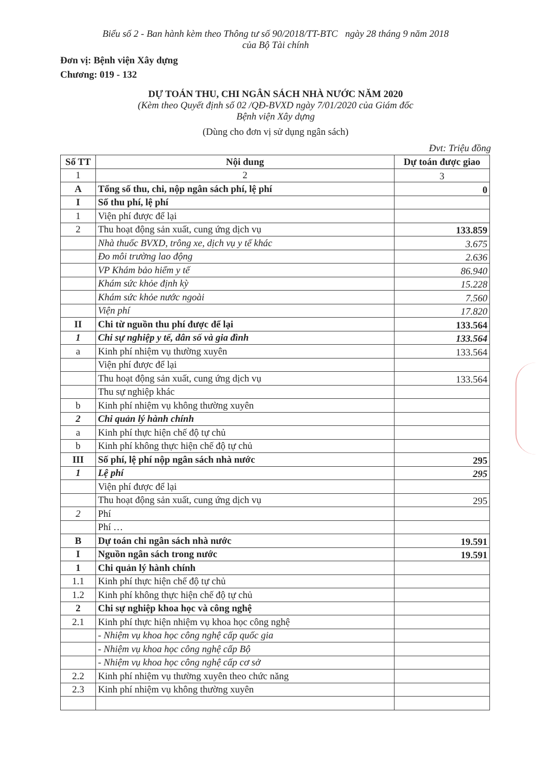Biểu số 2 - Ban hành kèm theo Thông tư số 90/2018/TT-BTC ngày 28 tháng 9 năm 2018
của Bộ Tài chính
Đơn vị: Bệnh viện Xây dựng
Chương: 019 - 132
DỰ TOÁN THU, CHI NGÂN SÁCH NHÀ NƯỚC NĂM 2020
(Kèm theo Quyết định số 02 /QĐ-BVXD ngày 7/01/2020 của Giám đốc
Bệnh viện Xây dựng
(Dùng cho đơn vị sử dụng ngân sách)
Đvt: Triệu đồng
| Số TT | Nội dung | Dự toán được giao |
| --- | --- | --- |
| 1 | 2 | 3 |
| A | Tổng số thu, chi, nộp ngân sách phí, lệ phí | 0 |
| I | Số thu phí, lệ phí | |
| 1 | Viện phí được để lại | |
| 2 | Thu hoạt động sản xuất, cung ứng dịch vụ | 133.859 |
| | Nhà thuốc BVXD, trông xe, dịch vụ y tế khác | 3.675 |
| | Đo môi trường lao động | 2.636 |
| | VP Khám bảo hiểm y tế | 86.940 |
| | Khám sức khỏe định kỳ | 15.228 |
| | Khám sức khỏe nước ngoài | 7.560 |
| | Viện phí | 17.820 |
| II | Chi từ nguồn thu phí được để lại | 133.564 |
| 1 | Chi sự nghiệp y tế, dân số và gia đình | 133.564 |
| a | Kinh phí nhiệm vụ thường xuyên | 133.564 |
| | Viện phí được để lại | |
| | Thu hoạt động sản xuất, cung ứng dịch vụ | 133.564 |
| | Thu sự nghiệp khác | |
| b | Kinh phí nhiệm vụ không thường xuyên | |
| 2 | Chi quản lý hành chính | |
| a | Kinh phí thực hiện chế độ tự chủ | |
| b | Kinh phí không thực hiện chế độ tự chủ | |
| III | Số phí, lệ phí nộp ngân sách nhà nước | 295 |
| 1 | Lệ phí | 295 |
| | Viện phí được để lại | |
| | Thu hoạt động sản xuất, cung ứng dịch vụ | 295 |
| 2 | Phí | |
| | Phí … | |
| B | Dự toán chi ngân sách nhà nước | 19.591 |
| I | Nguồn ngân sách trong nước | 19.591 |
| 1 | Chi quản lý hành chính | |
| 1.1 | Kinh phí thực hiện chế độ tự chủ | |
| 1.2 | Kinh phí không thực hiện chế độ tự chủ | |
| 2 | Chi sự nghiệp khoa học và công nghệ | |
| 2.1 | Kinh phí thực hiện nhiệm vụ khoa học công nghệ | |
| | - Nhiệm vụ khoa học công nghệ cấp quốc gia | |
| | - Nhiệm vụ khoa học công nghệ cấp Bộ | |
| | - Nhiệm vụ khoa học công nghệ cấp cơ sở | |
| 2.2 | Kinh phí nhiệm vụ thường xuyên theo chức năng | |
| 2.3 | Kinh phí nhiệm vụ không thường xuyên | |